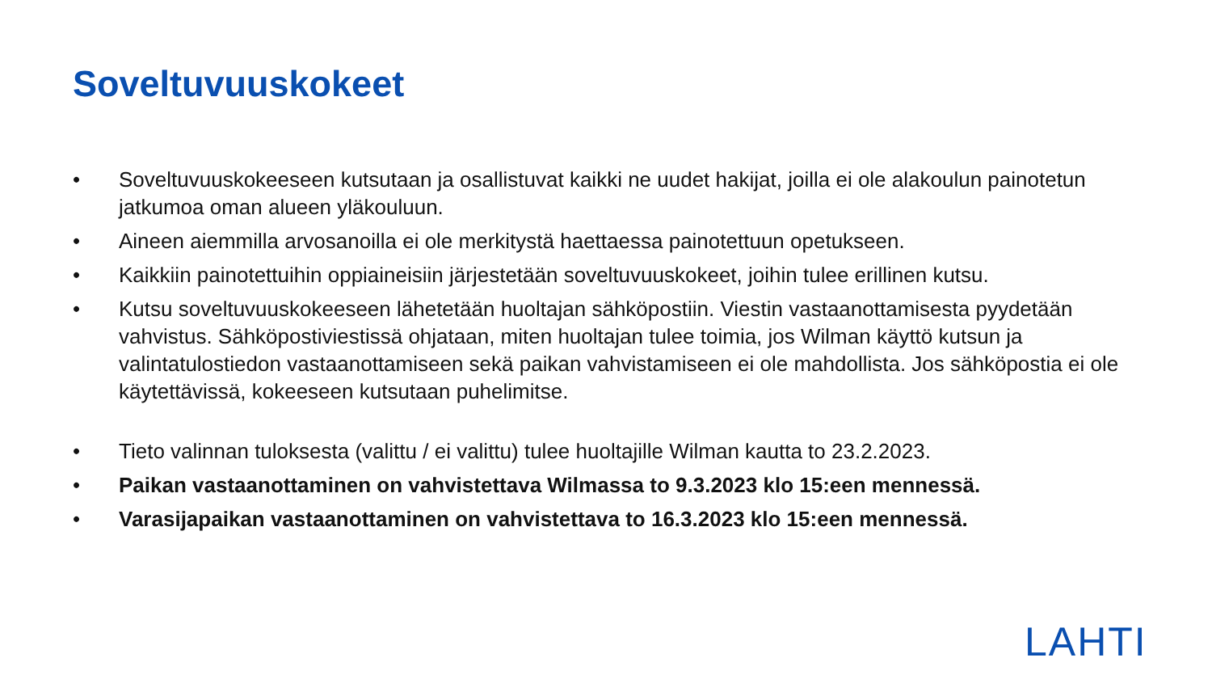Soveltuvuuskokeet
• Soveltuvuuskokeeseen kutsutaan ja osallistuvat kaikki ne uudet hakijat, joilla ei ole alakoulun painotetun jatkumoa oman alueen yläkouluun.
• Aineen aiemmilla arvosanoilla ei ole merkitystä haettaessa painotettuun opetukseen.
• Kaikkiin painotettuihin oppiaineisiin järjestetään soveltuvuuskokeet, joihin tulee erillinen kutsu.
• Kutsu soveltuvuuskokeeseen lähetetään huoltajan sähköpostiin. Viestin vastaanottamisesta pyydetään vahvistus. Sähköpostiviestissä ohjataan, miten huoltajan tulee toimia, jos Wilman käyttö kutsun ja valintatulostiedon vastaanottamiseen sekä paikan vahvistamiseen ei ole mahdollista. Jos sähköpostia ei ole käytettävissä, kokeeseen kutsutaan puhelimitse.
• Tieto valinnan tuloksesta (valittu / ei valittu) tulee huoltajille Wilman kautta to 23.2.2023.
• Paikan vastaanottaminen on vahvistettava Wilmassa to 9.3.2023 klo 15:een mennessä.
• Varasijapaikan vastaanottaminen on vahvistettava to 16.3.2023 klo 15:een mennessä.
LAHTI